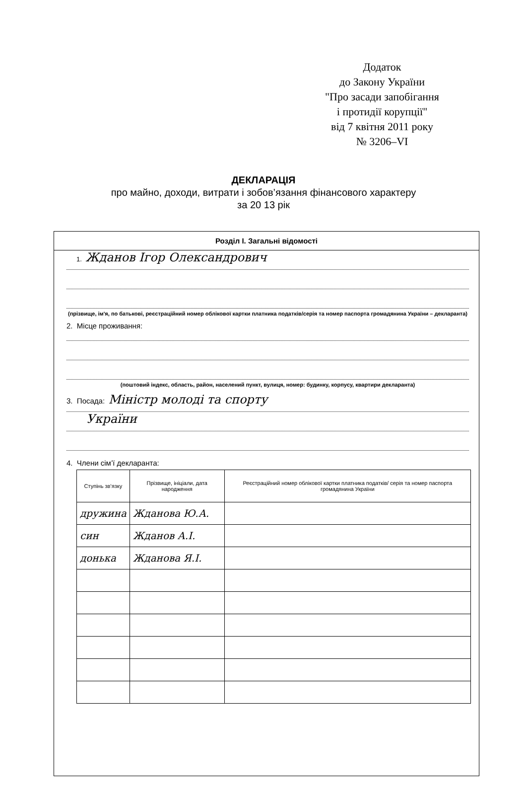Додаток
до Закону України
"Про засади запобігання
і протидії корупції"
від 7 квітня 2011 року
№ 3206–VI
ДЕКЛАРАЦІЯ
про майно, доходи, витрати і зобов’язання фінансового характеру
за 20 13 рік
Розділ І. Загальні відомості
1. Жданов Ігор Олександрович
(прізвище, ім'я, по батькові, реєстраційний номер облікової картки платника податків/серія та номер паспорта громадянина України – декларанта)
2. Місце проживання:
(поштовий індекс, область, район, населений пункт, вулиця, номер: будинку, корпусу, квартири декларанта)
3. Посада: Міністр молоді та спорту
України
4. Члени сім’ї декларанта:
| Ступінь зв’язку | Прізвище, ініціали, дата народження | Реєстраційний номер облікової картки платника податків/ серія та номер паспорта громадянина України |
| --- | --- | --- |
| дружина | Жданова Ю.А. | |
| син | Жданов А.І. | |
| донька | Жданова Я.І. | |